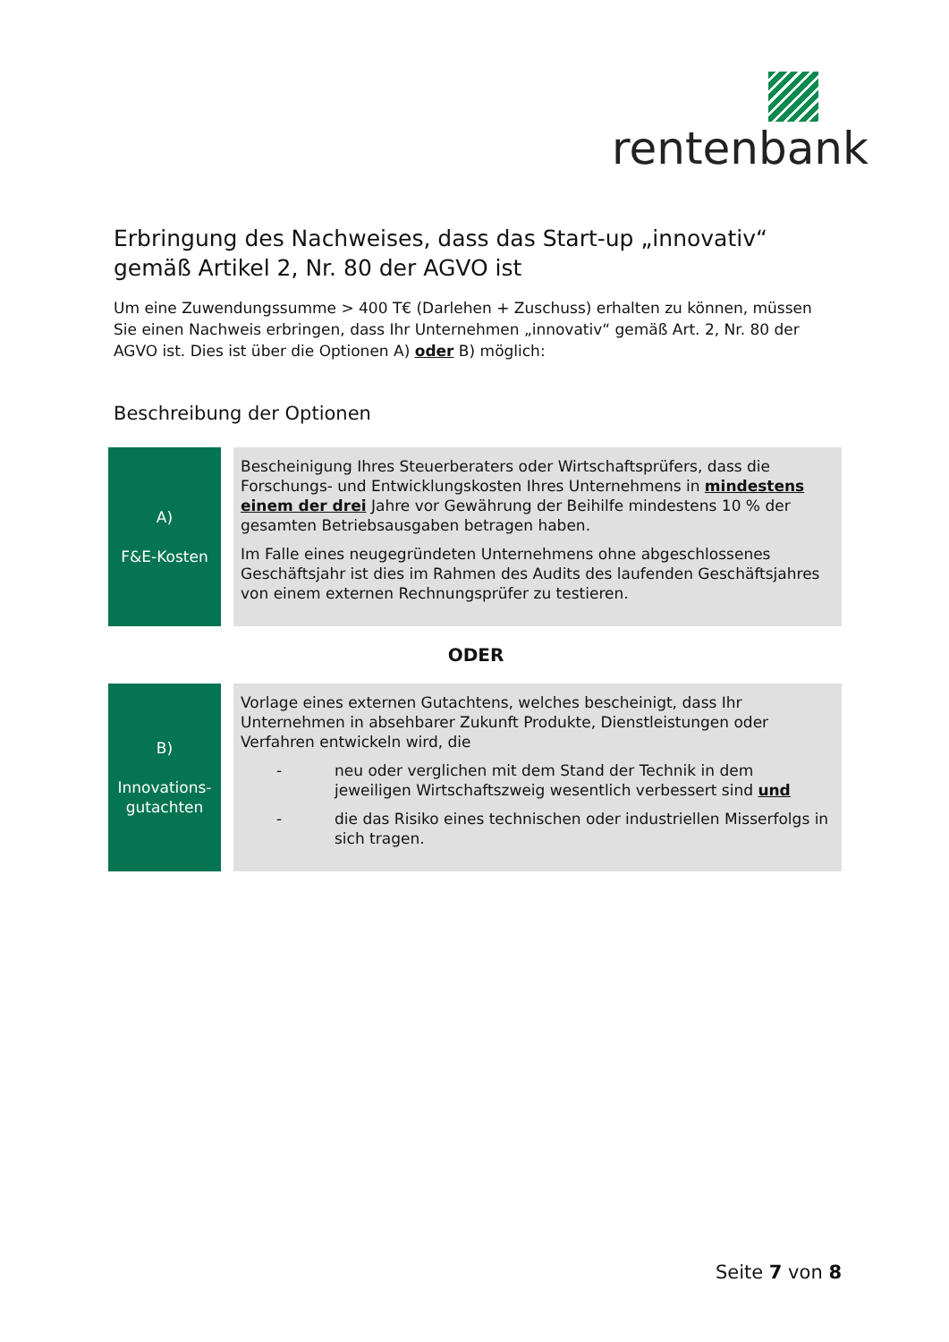rentenbank
Erbringung des Nachweises, dass das Start-up „innovativ“ gemäß Artikel 2, Nr. 80 der AGVO ist
Um eine Zuwendungssumme > 400 T€ (Darlehen + Zuschuss) erhalten zu können, müssen Sie einen Nachweis erbringen, dass Ihr Unternehmen „innovativ“ gemäß Art. 2, Nr. 80 der AGVO ist. Dies ist über die Optionen A) oder B) möglich:
Beschreibung der Optionen
| A) F&E-Kosten | | Bescheinigung Ihres Steuerberaters oder Wirtschaftsprüfers, dass die Forschungs- und Entwicklungskosten Ihres Unternehmens in mindestens einem der drei Jahre vor Gewährung der Beihilfe mindestens 10 % der gesamten Betriebsausgaben betragen haben. Im Falle eines neugegründeten Unternehmens ohne abgeschlossenes Geschäftsjahr ist dies im Rahmen des Audits des laufenden Geschäftsjahres von einem externen Rechnungsprüfer zu testieren. |
ODER
| B) Innovations- gutachten | | Vorlage eines externen Gutachtens, welches bescheinigt, dass Ihr Unternehmen in absehbarer Zukunft Produkte, Dienstleistungen oder Verfahren entwickeln wird, die - neu oder verglichen mit dem Stand der Technik in dem jeweiligen Wirtschaftszweig wesentlich verbessert sind und - die das Risiko eines technischen oder industriellen Misserfolgs in sich tragen. |
Seite 7 von 8